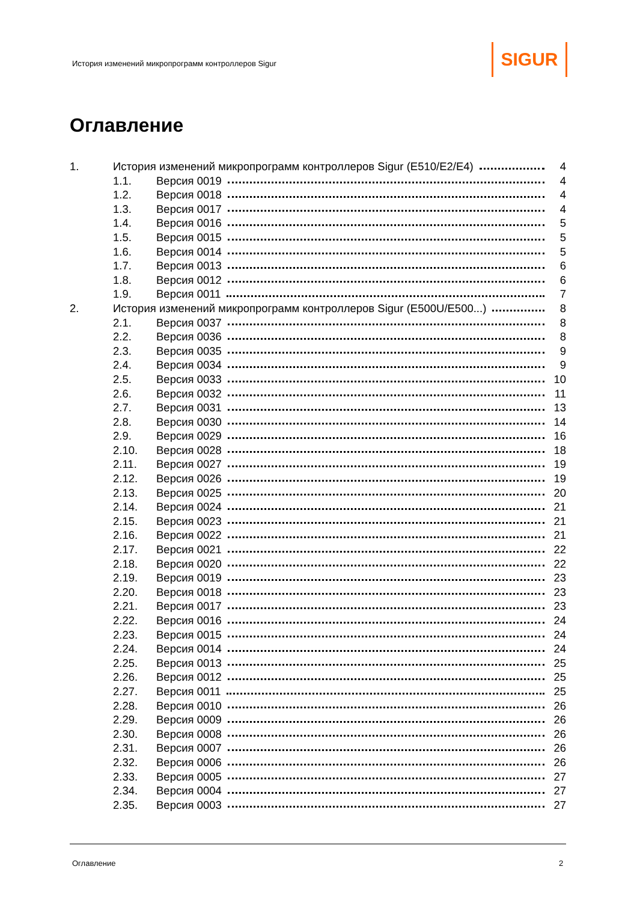История изменений микропрограмм контроллеров Sigur
SIGUR
Оглавление
1. История изменений микропрограмм контроллеров Sigur (E510/E2/E4) 4
1.1. Версия 0019 4
1.2. Версия 0018 4
1.3. Версия 0017 4
1.4. Версия 0016 5
1.5. Версия 0015 5
1.6. Версия 0014 5
1.7. Версия 0013 6
1.8. Версия 0012 6
1.9. Версия 0011 7
2. История изменений микропрограмм контроллеров Sigur (E500U/E500...) 8
2.1. Версия 0037 8
2.2. Версия 0036 8
2.3. Версия 0035 9
2.4. Версия 0034 9
2.5. Версия 0033 10
2.6. Версия 0032 11
2.7. Версия 0031 13
2.8. Версия 0030 14
2.9. Версия 0029 16
2.10. Версия 0028 18
2.11. Версия 0027 19
2.12. Версия 0026 19
2.13. Версия 0025 20
2.14. Версия 0024 21
2.15. Версия 0023 21
2.16. Версия 0022 21
2.17. Версия 0021 22
2.18. Версия 0020 22
2.19. Версия 0019 23
2.20. Версия 0018 23
2.21. Версия 0017 23
2.22. Версия 0016 24
2.23. Версия 0015 24
2.24. Версия 0014 24
2.25. Версия 0013 25
2.26. Версия 0012 25
2.27. Версия 0011 25
2.28. Версия 0010 26
2.29. Версия 0009 26
2.30. Версия 0008 26
2.31. Версия 0007 26
2.32. Версия 0006 26
2.33. Версия 0005 27
2.34. Версия 0004 27
2.35. Версия 0003 27
Оглавление 2